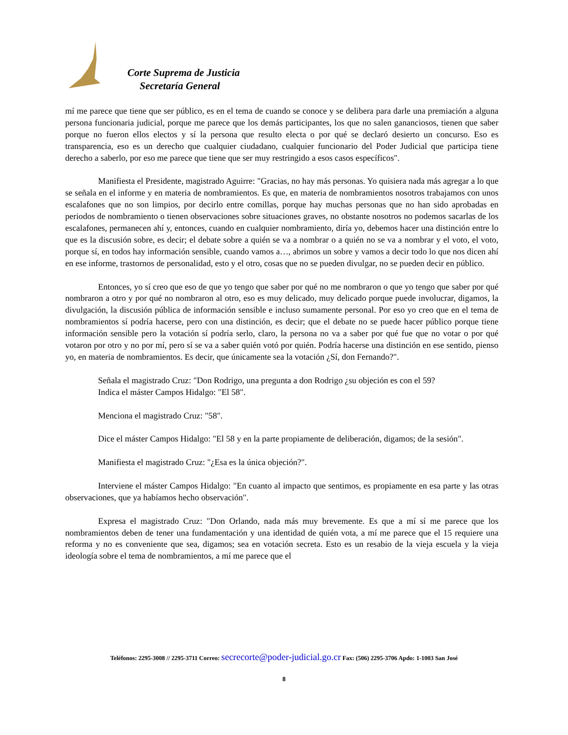Corte Suprema de Justicia
Secretaría General
mí me parece que tiene que ser público, es en el tema de cuando se conoce y se delibera para darle una premiación a alguna persona funcionaria judicial, porque me parece que los demás participantes, los que no salen gananciosos, tienen que saber porque no fueron ellos electos y sí la persona que resulto electa o por qué se declaró desierto un concurso. Eso es transparencia, eso es un derecho que cualquier ciudadano, cualquier funcionario del Poder Judicial que participa tiene derecho a saberlo, por eso me parece que tiene que ser muy restringido a esos casos específicos".
Manifiesta el Presidente, magistrado Aguirre: "Gracias, no hay más personas. Yo quisiera nada más agregar a lo que se señala en el informe y en materia de nombramientos. Es que, en materia de nombramientos nosotros trabajamos con unos escalafones que no son limpios, por decirlo entre comillas, porque hay muchas personas que no han sido aprobadas en periodos de nombramiento o tienen observaciones sobre situaciones graves, no obstante nosotros no podemos sacarlas de los escalafones, permanecen ahí y, entonces, cuando en cualquier nombramiento, diría yo, debemos hacer una distinción entre lo que es la discusión sobre, es decir; el debate sobre a quién se va a nombrar o a quién no se va a nombrar y el voto, el voto, porque sí, en todos hay información sensible, cuando vamos a…, abrimos un sobre y vamos a decir todo lo que nos dicen ahí en ese informe, trastornos de personalidad, esto y el otro, cosas que no se pueden divulgar, no se pueden decir en público.
Entonces, yo sí creo que eso de que yo tengo que saber por qué no me nombraron o que yo tengo que saber por qué nombraron a otro y por qué no nombraron al otro, eso es muy delicado, muy delicado porque puede involucrar, digamos, la divulgación, la discusión pública de información sensible e incluso sumamente personal. Por eso yo creo que en el tema de nombramientos sí podría hacerse, pero con una distinción, es decir; que el debate no se puede hacer público porque tiene información sensible pero la votación sí podría serlo, claro, la persona no va a saber por qué fue que no votar o por qué votaron por otro y no por mí, pero sí se va a saber quién votó por quién. Podría hacerse una distinción en ese sentido, pienso yo, en materia de nombramientos. Es decir, que únicamente sea la votación ¿Sí, don Fernando?".
Señala el magistrado Cruz: "Don Rodrigo, una pregunta a don Rodrigo ¿su objeción es con el 59?
Indica el máster Campos Hidalgo: "El 58".
Menciona el magistrado Cruz: "58".
Dice el máster Campos Hidalgo: "El 58 y en la parte propiamente de deliberación, digamos; de la sesión".
Manifiesta el magistrado Cruz: "¿Esa es la única objeción?".
Interviene el máster Campos Hidalgo: "En cuanto al impacto que sentimos, es propiamente en esa parte y las otras observaciones, que ya habíamos hecho observación".
Expresa el magistrado Cruz: "Don Orlando, nada más muy brevemente. Es que a mí sí me parece que los nombramientos deben de tener una fundamentación y una identidad de quién vota, a mí me parece que el 15 requiere una reforma y no es conveniente que sea, digamos; sea en votación secreta. Esto es un resabio de la vieja escuela y la vieja ideología sobre el tema de nombramientos, a mí me parece que el
Teléfonos: 2295-3008 // 2295-3711 Correo: secrecorte@poder-judicial.go.cr Fax: (506) 2295-3706 Apdo: 1-1003 San José
8